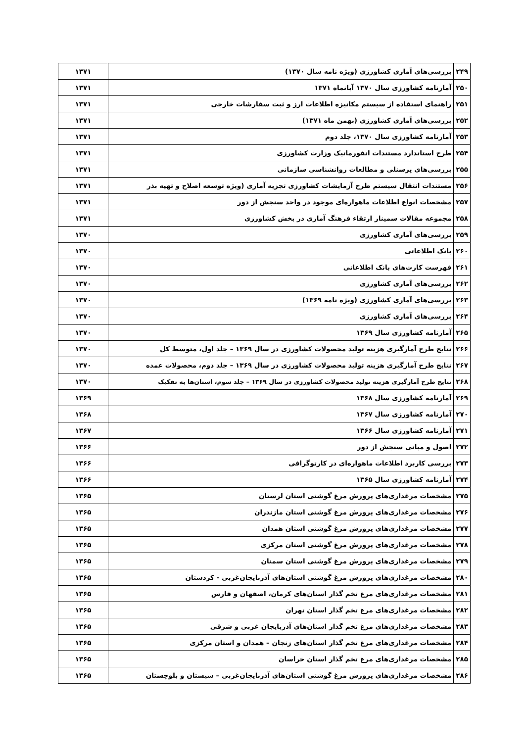| ۲۴۹ | بررسی‌های آماری کشاورزی (ویژه نامه سال ۱۳۷۰) | ۱۳۷۱ |
| ۲۵۰ | آمارنامه کشاورزی سال ۱۳۷۰ آبانماه ۱۳۷۱ | ۱۳۷۱ |
| ۲۵۱ | راهنمای استفاده از سیستم مکانیزه اطلاعات ارز و ثبت سفارشات خارجی | ۱۳۷۱ |
| ۲۵۲ | بررسی‌های آماری کشاورزی (بهمن ماه ۱۳۷۱) | ۱۳۷۱ |
| ۲۵۳ | آمارنامه کشاورزی سال ۱۳۷۰، جلد دوم | ۱۳۷۱ |
| ۲۵۴ | طرح استاندارد مستندات انفورماتیک وزارت کشاورزی | ۱۳۷۱ |
| ۲۵۵ | بررسی‌های پرسنلی و مطالعات روانشناسی سازمانی | ۱۳۷۱ |
| ۲۵۶ | مستندات انتقال سیستم طرح آزمایشات کشاورزی تجزیه آماری (ویژه توسعه اصلاح و تهیه بذر | ۱۳۷۱ |
| ۲۵۷ | مشخصات انواع اطلاعات ماهواره‌ای موجود در واحد سنجش از دور | ۱۳۷۱ |
| ۲۵۸ | مجموعه مقالات سمینار ارتقاء فرهنگ آماری در بخش کشاورزی | ۱۳۷۱ |
| ۲۵۹ | بررسی‌های آماری کشاورزی | ۱۳۷۰ |
| ۲۶۰ | بانک اطلاعاتی | ۱۳۷۰ |
| ۲۶۱ | فهرست کارت‌های بانک اطلاعاتی | ۱۳۷۰ |
| ۲۶۲ | بررسی‌های آماری کشاورزی | ۱۳۷۰ |
| ۲۶۳ | بررسی‌های آماری کشاورزی (ویژه نامه ۱۳۶۹) | ۱۳۷۰ |
| ۲۶۴ | بررسی‌های آماری کشاورزی | ۱۳۷۰ |
| ۲۶۵ | آمارنامه کشاورزی سال ۱۳۶۹ | ۱۳۷۰ |
| ۲۶۶ | نتایج طرح آمارگیری هزینه تولید محصولات کشاورزی در سال ۱۳۶۹ – جلد اول، متوسط کل | ۱۳۷۰ |
| ۲۶۷ | نتایج طرح آمارگیری هزینه تولید محصولات کشاورزی در سال ۱۳۶۹ – جلد دوم، محصولات عمده | ۱۳۷۰ |
| ۲۶۸ | نتایج طرح آمارگیری هزینه تولید محصولات کشاورزی در سال ۱۳۶۹ – جلد سوم، استان‌ها به تفکیک | ۱۳۷۰ |
| ۲۶۹ | آمارنامه کشاورزی سال ۱۳۶۸ | ۱۳۶۹ |
| ۲۷۰ | آمارنامه کشاورزی سال ۱۳۶۷ | ۱۳۶۸ |
| ۲۷۱ | آمارنامه کشاورزی سال ۱۳۶۶ | ۱۳۶۷ |
| ۲۷۲ | اصول و مبانی سنجش از دور | ۱۳۶۶ |
| ۲۷۳ | بررسی کاربرد اطلاعات ماهواره‌ای در کارتوگرافی | ۱۳۶۶ |
| ۲۷۴ | آمارنامه کشاورزی سال ۱۳۶۵ | ۱۳۶۶ |
| ۲۷۵ | مشخصات مرغداری‌های پرورش مرغ گوشتی استان لرستان | ۱۳۶۵ |
| ۲۷۶ | مشخصات مرغداری‌های پرورش مرغ گوشتی استان مازندران | ۱۳۶۵ |
| ۲۷۷ | مشخصات مرغداری‌های پرورش مرغ گوشتی استان همدان | ۱۳۶۵ |
| ۲۷۸ | مشخصات مرغداری‌های پرورش مرغ گوشتی استان مرکزی | ۱۳۶۵ |
| ۲۷۹ | مشخصات مرغداری‌های پرورش مرغ گوشتی استان سمنان | ۱۳۶۵ |
| ۲۸۰ | مشخصات مرغداری‌های پرورش مرغ گوشتی استان‌های آذربایجان‌غربی - کردستان | ۱۳۶۵ |
| ۲۸۱ | مشخصات مرغداری‌های مرغ تخم گذار استان‌های کرمان، اصفهان و فارس | ۱۳۶۵ |
| ۲۸۲ | مشخصات مرغداری‌های مرغ تخم گذار استان تهران | ۱۳۶۵ |
| ۲۸۳ | مشخصات مرغداری‌های مرغ تخم گذار استان‌های آذربایجان غربی و شرقی | ۱۳۶۵ |
| ۲۸۴ | مشخصات مرغداری‌های مرغ تخم گذار استان‌های زنجان – همدان و استان مرکزی | ۱۳۶۵ |
| ۲۸۵ | مشخصات مرغداری‌های مرغ تخم گذار استان خراسان | ۱۳۶۵ |
| ۲۸۶ | مشخصات مرغداری‌های پرورش مرغ گوشتی استان‌های آذربایجان‌غربی – سیستان و بلوچستان | ۱۳۶۵ |